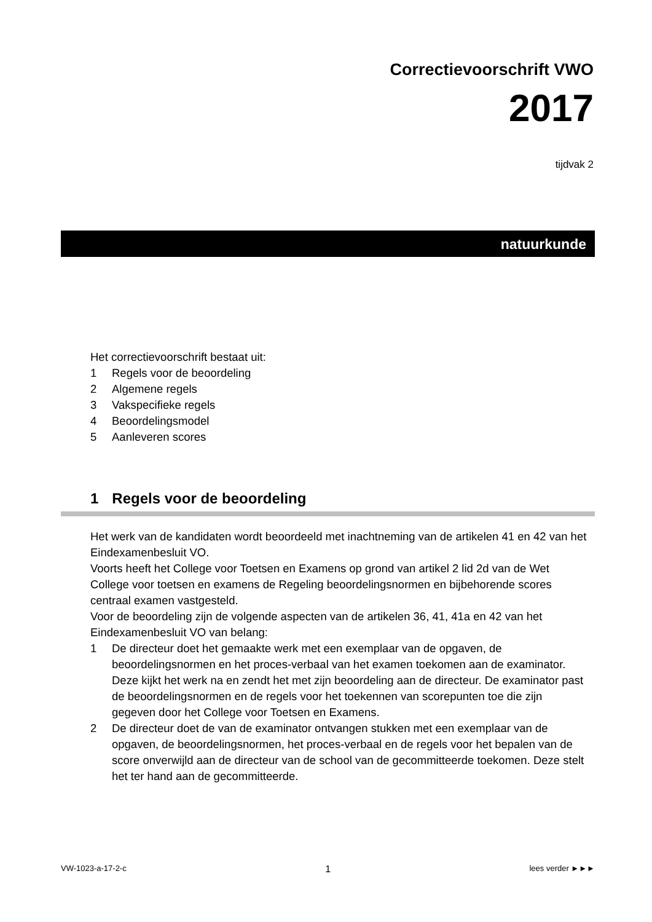Correctievoorschrift VWO
2017
tijdvak 2
natuurkunde
Het correctievoorschrift bestaat uit:
1 Regels voor de beoordeling
2 Algemene regels
3 Vakspecifieke regels
4 Beoordelingsmodel
5 Aanleveren scores
1 Regels voor de beoordeling
Het werk van de kandidaten wordt beoordeeld met inachtneming van de artikelen 41 en 42 van het Eindexamenbesluit VO.
Voorts heeft het College voor Toetsen en Examens op grond van artikel 2 lid 2d van de Wet College voor toetsen en examens de Regeling beoordelingsnormen en bijbehorende scores centraal examen vastgesteld.
Voor de beoordeling zijn de volgende aspecten van de artikelen 36, 41, 41a en 42 van het Eindexamenbesluit VO van belang:
1 De directeur doet het gemaakte werk met een exemplaar van de opgaven, de beoordelingsnormen en het proces-verbaal van het examen toekomen aan de examinator. Deze kijkt het werk na en zendt het met zijn beoordeling aan de directeur. De examinator past de beoordelingsnormen en de regels voor het toekennen van scorepunten toe die zijn gegeven door het College voor Toetsen en Examens.
2 De directeur doet de van de examinator ontvangen stukken met een exemplaar van de opgaven, de beoordelingsnormen, het proces-verbaal en de regels voor het bepalen van de score onverwijld aan de directeur van de school van de gecommitteerde toekomen. Deze stelt het ter hand aan de gecommitteerde.
VW-1023-a-17-2-c 1 lees verder ►►►